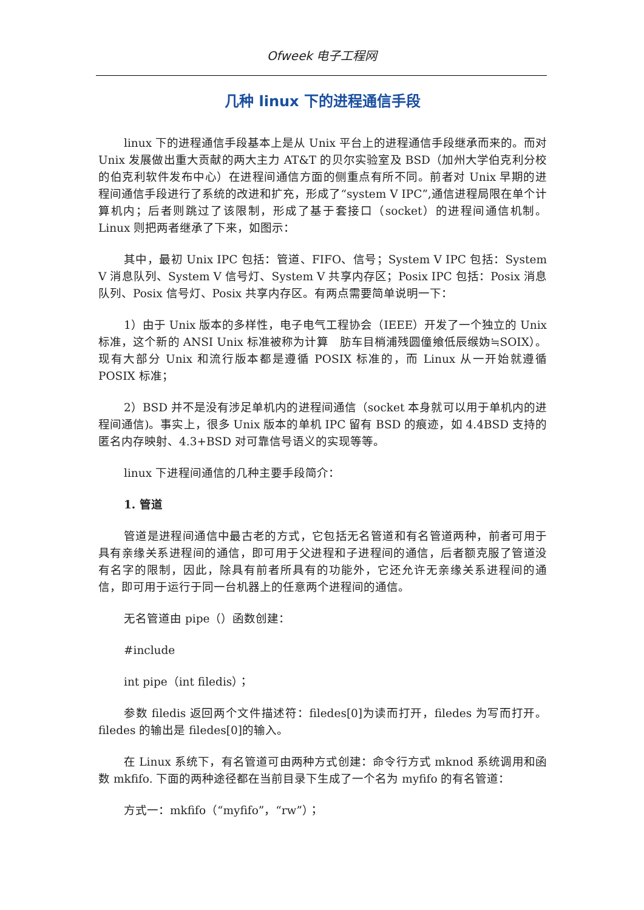Ofweek 电子工程网
几种 linux 下的进程通信手段
linux 下的进程通信手段基本上是从 Unix 平台上的进程通信手段继承而来的。而对 Unix 发展做出重大贡献的两大主力 AT&T 的贝尔实验室及 BSD（加州大学伯克利分校的伯克利软件发布中心）在进程间通信方面的侧重点有所不同。前者对 Unix 早期的进程间通信手段进行了系统的改进和扩充，形成了“system V IPC”,通信进程局限在单个计算机内；后者则跳过了该限制，形成了基于套接口（socket）的进程间通信机制。Linux 则把两者继承了下来，如图示：
其中，最初 Unix IPC 包括：管道、FIFO、信号；System V IPC 包括：System V 消息队列、System V 信号灯、System V 共享内存区；Posix IPC 包括：Posix 消息队列、Posix 信号灯、Posix 共享内存区。有两点需要简单说明一下：
1）由于 Unix 版本的多样性，电子电气工程协会（IEEE）开发了一个独立的 Unix 标准，这个新的 ANSI Unix 标准被称为计算　肪车目梢浦残圆僮飨低辰缑妫≒SOIX）。现有大部分 Unix 和流行版本都是遵循 POSIX 标准的，而 Linux 从一开始就遵循 POSIX 标准；
2）BSD 并不是没有涉足单机内的进程间通信（socket 本身就可以用于单机内的进程间通信)。事实上，很多 Unix 版本的单机 IPC 留有 BSD 的痕迹，如 4.4BSD 支持的匿名内存映射、4.3+BSD 对可靠信号语义的实现等等。
linux 下进程间通信的几种主要手段简介：
1. 管道
管道是进程间通信中最古老的方式，它包括无名管道和有名管道两种，前者可用于具有亲缘关系进程间的通信，即可用于父进程和子进程间的通信，后者额克服了管道没有名字的限制，因此，除具有前者所具有的功能外，它还允许无亲缘关系进程间的通信，即可用于运行于同一台机器上的任意两个进程间的通信。
无名管道由 pipe（）函数创建：
#include
int pipe（int filedis）；
参数 filedis 返回两个文件描述符：filedes[0]为读而打开，filedes 为写而打开。filedes 的输出是 filedes[0]的输入。
在 Linux 系统下，有名管道可由两种方式创建：命令行方式 mknod 系统调用和函数 mkfifo. 下面的两种途径都在当前目录下生成了一个名为 myfifo 的有名管道：
方式一：mkfifo（“myfifo”，“rw”）；